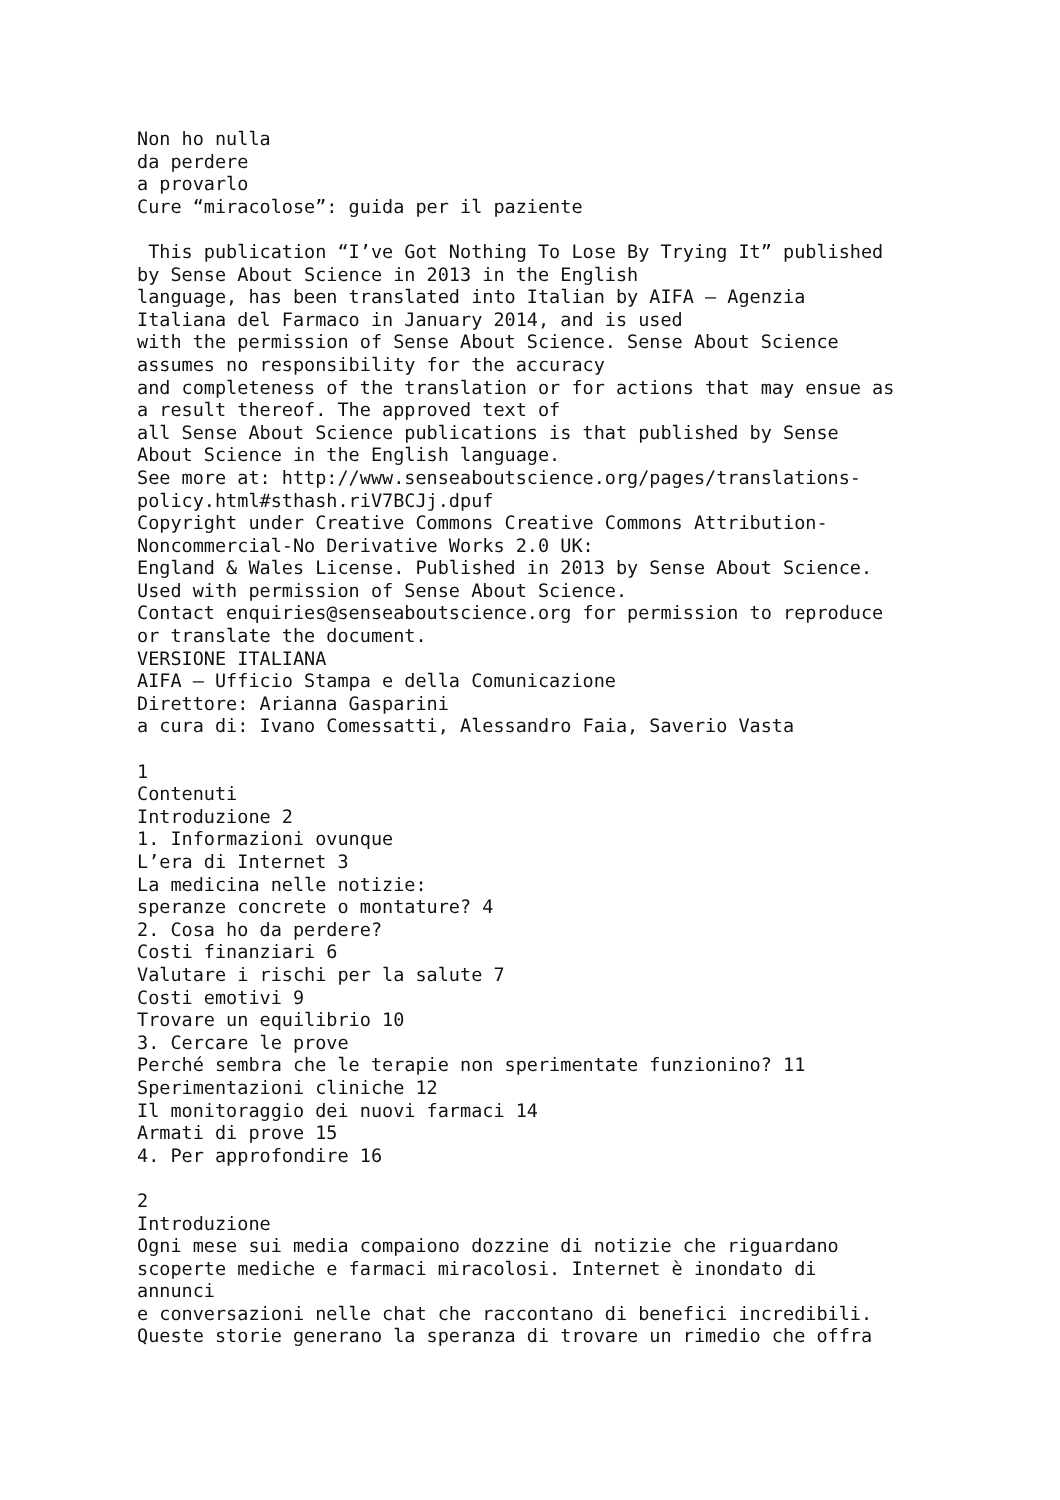Non ho nulla da perdere a provarlo Cure “miracolose”: guida per il paziente This publication “I’ve Got Nothing To Lose By Trying It” published by Sense About Science in 2013 in the English language, has been translated into Italian by AIFA – Agenzia Italiana del Farmaco in January 2014, and is used with the permission of Sense About Science. Sense About Science assumes no responsibility for the accuracy and completeness of the translation or for actions that may ensue as a result thereof. The approved text of all Sense About Science publications is that published by Sense About Science in the English language. See more at: http://www.senseaboutscience.org/pages/translations- policy.html#sthash.riV7BCJj.dpuf Copyright under Creative Commons Creative Commons Attribution- Noncommercial-No Derivative Works 2.0 UK: England & Wales License. Published in 2013 by Sense About Science. Used with permission of Sense About Science. Contact enquiries@senseaboutscience.org for permission to reproduce or translate the document. VERSIONE ITALIANA AIFA – Ufficio Stampa e della Comunicazione Direttore: Arianna Gasparini a cura di: Ivano Comessatti, Alessandro Faia, Saverio Vasta 1 Contenuti Introduzione 2 1. Informazioni ovunque L’era di Internet 3 La medicina nelle notizie: speranze concrete o montature? 4 2. Cosa ho da perdere? Costi finanziari 6 Valutare i rischi per la salute 7 Costi emotivi 9 Trovare un equilibrio 10 3. Cercare le prove Perché sembra che le terapie non sperimentate funzionino? 11 Sperimentazioni cliniche 12 Il monitoraggio dei nuovi farmaci 14 Armati di prove 15 4. Per approfondire 16 2 Introduzione Ogni mese sui media compaiono dozzine di notizie che riguardano scoperte mediche e farmaci miracolosi. Internet è inondato di annunci e conversazioni nelle chat che raccontano di benefici incredibili. Queste storie generano la speranza di trovare un rimedio che offra